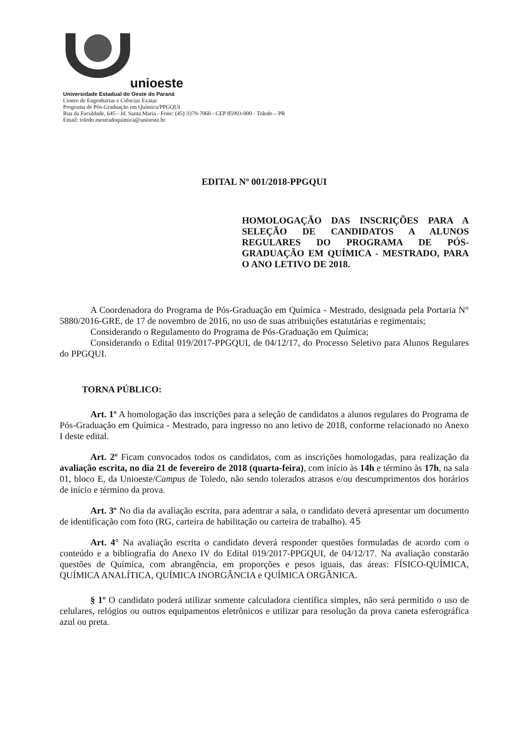unioeste
Universidade Estadual do Oeste do Paraná
Centro de Engenharias e Ciências Exatas
Programa de Pós-Graduação em Química/PPGQUI
Rua da Faculdade, 645 - Jd. Santa Maria - Fone: (45) 3379-7060 - CEP 85903-000 - Toledo – PR
Email: toledo.mestradoquimica@unioeste.br
EDITAL Nº 001/2018-PPGQUI
HOMOLOGAÇÃO DAS INSCRIÇÕES PARA A SELEÇÃO DE CANDIDATOS A ALUNOS REGULARES DO PROGRAMA DE PÓS-GRADUAÇÃO EM QUÍMICA - MESTRADO, PARA O ANO LETIVO DE 2018.
A Coordenadora do Programa de Pós-Graduação em Química - Mestrado, designada pela Portaria N° 5880/2016-GRE, de 17 de novembro de 2016, no uso de suas atribuições estatutárias e regimentais;
Considerando o Regulamento do Programa de Pós-Graduação em Química;
Considerando o Edital 019/2017-PPGQUI, de 04/12/17, do Processo Seletivo para Alunos Regulares do PPGQUI.
TORNA PÚBLICO:
Art. 1º A homologação das inscrições para a seleção de candidatos a alunos regulares do Programa de Pós-Graduação em Química - Mestrado, para ingresso no ano letivo de 2018, conforme relacionado no Anexo I deste edital.
Art. 2º Ficam convocados todos os candidatos, com as inscrições homologadas, para realização da avaliação escrita, no dia 21 de fevereiro de 2018 (quarta-feira), com início às 14h e término às 17h, na sala 01, bloco E, da Unioeste/Campus de Toledo, não sendo tolerados atrasos e/ou descumprimentos dos horários de início e término da prova.
Art. 3º No dia da avaliação escrita, para adentrar a sala, o candidato deverá apresentar um documento de identificação com foto (RG, carteira de habilitação ou carteira de trabalho). 45
Art. 4° Na avaliação escrita o candidato deverá responder questões formuladas de acordo com o conteúdo e a bibliografia do Anexo IV do Edital 019/2017-PPGQUI, de 04/12/17. Na avaliação constarão questões de Química, com abrangência, em proporções e pesos iguais, das áreas: FÍSICO-QUÍMICA, QUÍMICA ANALÍTICA, QUÍMICA INORGÂNCIA e QUÍMICA ORGÂNICA.
§ 1º O candidato poderá utilizar somente calculadora científica simples, não será permitido o uso de celulares, relógios ou outros equipamentos eletrônicos e utilizar para resolução da prova caneta esferográfica azul ou preta.